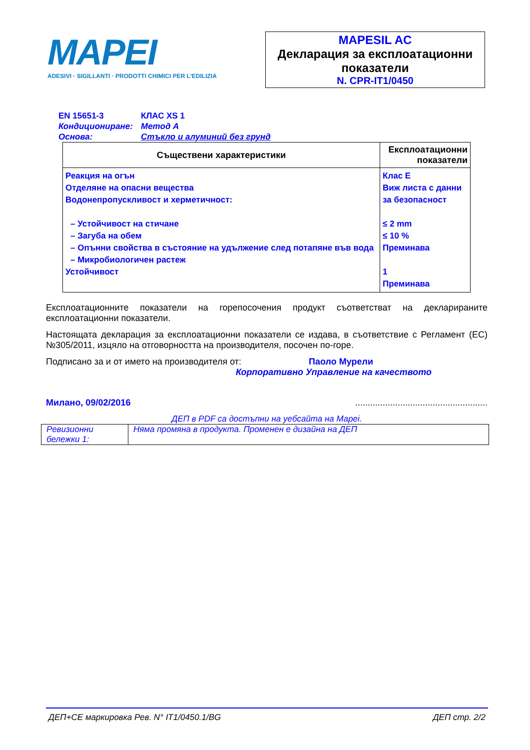MAPEI
ADESIVI · SIGILLANTI · PRODOTTI CHIMICI PER L'EDILIZIA
MAPESIL AC
Декларация за експлоатационни показатели
N. CPR-IT1/0450
EN 15651-3 КЛАС XS 1
Кондициониране: Метод А
Основа: Стъкло и алуминий без грунд
| Съществени характеристики | Експлоатационни показатели |
| --- | --- |
| Реакция на огън Отделяне на опасни вещества Водонепропускливост и херметичност: – Устойчивост на стичане – Загуба на обем – Опънни свойства в състояние на удължение след потапяне във вода – Микробиологичен растеж Устойчивост | Клас E Виж листа с данни за безопасност ≤ 2 mm ≤ 10 % Преминава 1 Преминава |
Експлоатационните показатели на горепосочения продукт съответстват на декларираните експлоатационни показатели.
Настоящата декларация за експлоатационни показатели се издава, в съответствие с Регламент (ЕС) №305/2011, изцяло на отговорността на производителя, посочен по-горе.
Подписано за и от името на производителя от: Паоло Мурели
Корпоративно Управление на качеството
Милано, 09/02/2016.....................................................
ДЕП в PDF са достъпни на уебсайта на Mapei.
| Ревизионни бележки 1: | Няма промяна в продукта. Променен е дизайна на ДЕП |
ДЕП+CE маркировка Рев. N° IT1/0450.1/BG ДЕП стр. 2/2